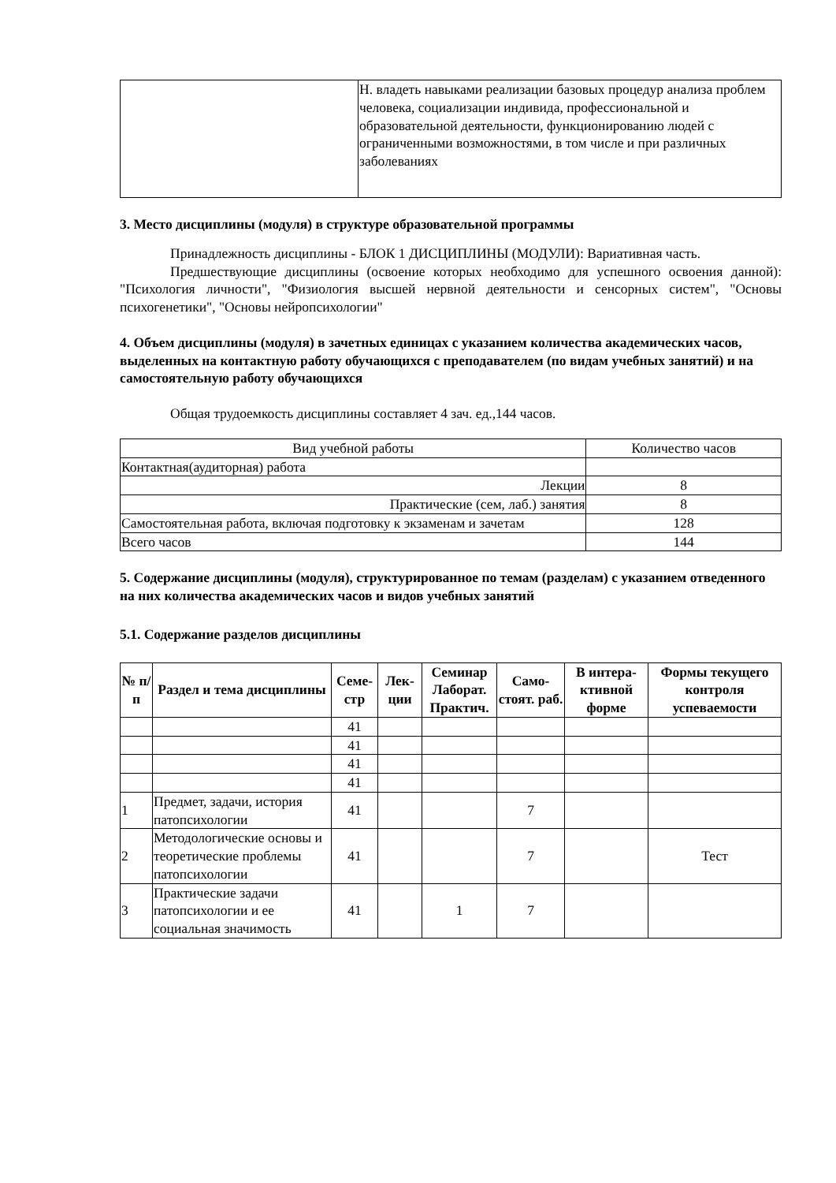| | Н. владеть навыками реализации базовых процедур анализа проблем человека, социализации индивида, профессиональной и образовательной деятельности, функционированию людей с ограниченными возможностями, в том числе и при различных заболеваниях |
3. Место дисциплины (модуля) в структуре образовательной программы
Принадлежность дисциплины - БЛОК 1 ДИСЦИПЛИНЫ (МОДУЛИ): Вариативная часть.
Предшествующие дисциплины (освоение которых необходимо для успешного освоения данной): "Психология личности", "Физиология высшей нервной деятельности и сенсорных систем", "Основы психогенетики", "Основы нейропсихологии"
4. Объем дисциплины (модуля) в зачетных единицах с указанием количества академических часов, выделенных на контактную работу обучающихся с преподавателем (по видам учебных занятий) и на самостоятельную работу обучающихся
Общая трудоемкость дисциплины составляет 4 зач. ед.,144 часов.
| Вид учебной работы | Количество часов |
| Контактная(аудиторная) работа | |
| Лекции | 8 |
| Практические (сем, лаб.) занятия | 8 |
| Самостоятельная работа, включая подготовку к экзаменам и зачетам | 128 |
| Всего часов | 144 |
5. Содержание дисциплины (модуля), структурированное по темам (разделам) с указанием отведенного на них количества академических часов и видов учебных занятий
5.1. Содержание разделов дисциплины
| № п/п | Раздел и тема дисциплины | Семе-стр | Лек-ции | Семинар Лаборат. Практич. | Само-стоят. раб. | В интера-ктивной форме | Формы текущего контроля успеваемости |
| --- | --- | --- | --- | --- | --- | --- | --- |
| | | 41 | | | | | |
| | | 41 | | | | | |
| | | 41 | | | | | |
| | | 41 | | | | | |
| 1 | Предмет, задачи, история патопсихологии | 41 | | | 7 | | |
| 2 | Методологические основы и теоретические проблемы патопсихологии | 41 | | | 7 | | Тест |
| 3 | Практические задачи патопсихологии и ее социальная значимость | 41 | | 1 | 7 | | |